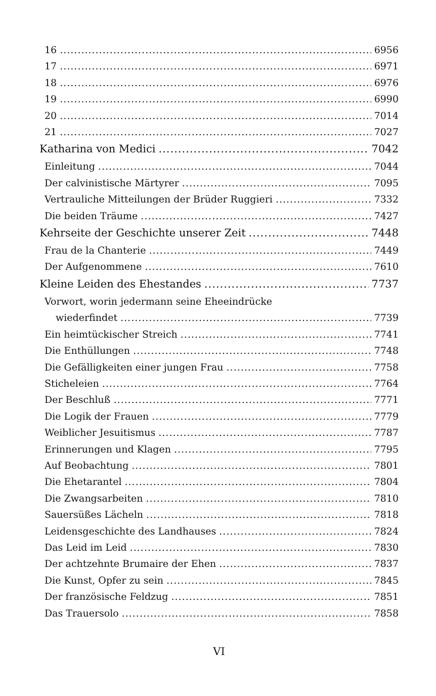16 6956
17 6971
18 6976
19 6990
20 7014
21 7027
Katharina von Medici 7042
Einleitung 7044
Der calvinistische Märtyrer 7095
Vertrauliche Mitteilungen der Brüder Ruggieri 7332
Die beiden Träume 7427
Kehrseite der Geschichte unserer Zeit 7448
Frau de la Chanterie 7449
Der Aufgenommene 7610
Kleine Leiden des Ehestandes 7737
Vorwort, worin jedermann seine Eheeindrücke
wiederfindet 7739
Ein heimtückischer Streich 7741
Die Enthüllungen 7748
Die Gefälligkeiten einer jungen Frau 7758
Sticheleien 7764
Der Beschluß 7771
Die Logik der Frauen 7779
Weiblicher Jesuitismus 7787
Erinnerungen und Klagen 7795
Auf Beobachtung 7801
Die Ehetarantel 7804
Die Zwangsarbeiten 7810
Sauersüßes Lächeln 7818
Leidensgeschichte des Landhauses 7824
Das Leid im Leid 7830
Der achtzehnte Brumaire der Ehen 7837
Die Kunst, Opfer zu sein 7845
Der französische Feldzug 7851
Das Trauersolo 7858
VI